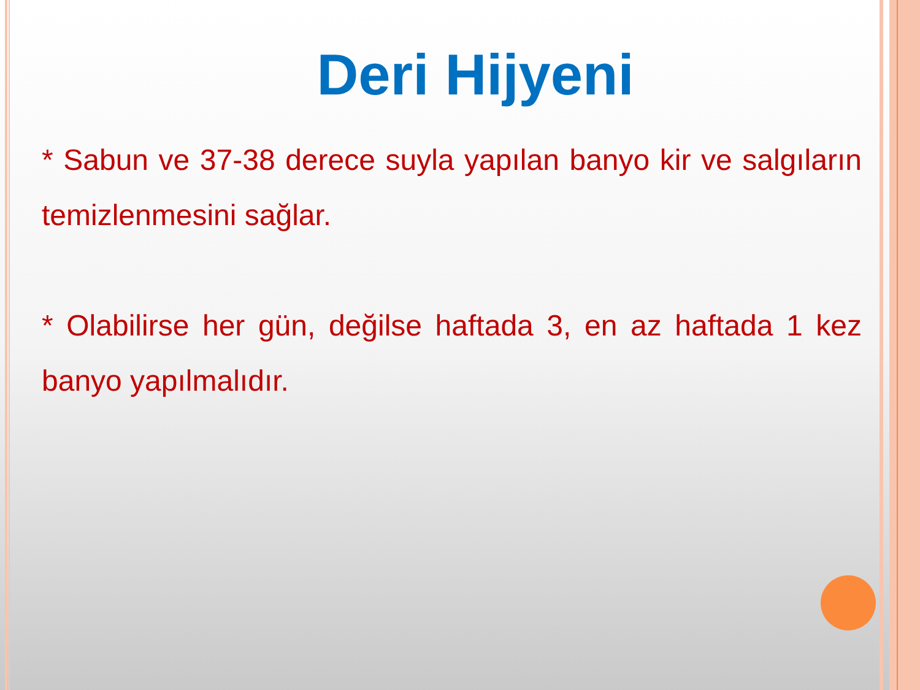Deri Hijyeni
* Sabun ve 37-38 derece suyla yapılan banyo kir ve salgıların temizlenmesini sağlar.
* Olabilirse her gün, değilse haftada 3, en az haftada 1 kez banyo yapılmalıdır.